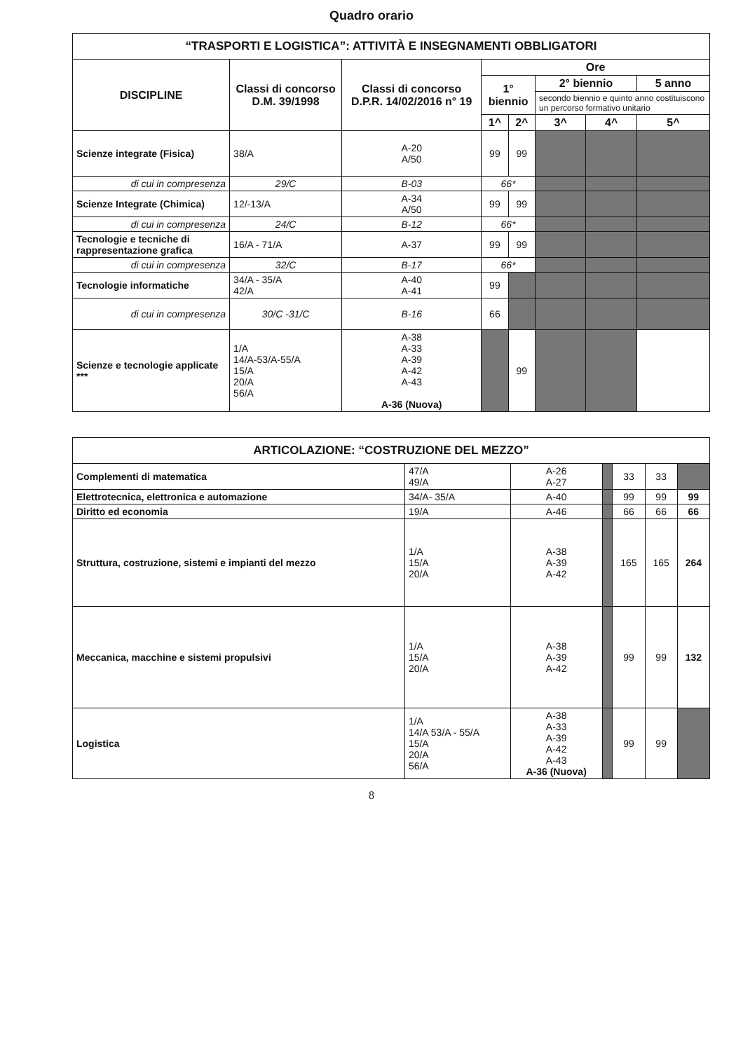Quadro orario
| “TRASPORTI E LOGISTICA”: ATTIVITÀ E INSEGNAMENTI OBBLIGATORI | | | | | | | |
| DISCIPLINE | Classi di concorso D.M. 39/1998 | Classi di concorso D.P.R. 14/02/2016 n° 19 | Ore | | | | |
| | | | 1° biennio | | 2° biennio | | 5 anno |
| | | | | | secondo biennio e quinto anno costituiscono un percorso formativo unitario | | |
| | | | 1^ | 2^ | 3^ | 4^ | 5^ |
| Scienze integrate (Fisica) | 38/A | A-20 A/50 | 99 | 99 | | | |
| di cui in compresenza | 29/C | B-03 | 66* | | | | |
| Scienze Integrate (Chimica) | 12/-13/A | A-34 A/50 | 99 | 99 | | | |
| di cui in compresenza | 24/C | B-12 | 66* | | | | |
| Tecnologie e tecniche di rappresentazione grafica | 16/A - 71/A | A-37 | 99 | 99 | | | |
| di cui in compresenza | 32/C | B-17 | 66* | | | | |
| Tecnologie informatiche | 34/A - 35/A 42/A | A-40 A-41 | 99 | | | | |
| di cui in compresenza | 30/C -31/C | B-16 | 66 | | | | |
| Scienze e tecnologie applicate *** | 1/A 14/A-53/A-55/A 15/A 20/A 56/A | A-38 A-33 A-39 A-42 A-43 A-36 (Nuova) | | 99 | | | |
| ARTICOLAZIONE: “COSTRUZIONE DEL MEZZO” | | | | | | |
| Complementi di matematica | 47/A 49/A | A-26 A-27 | | 33 | 33 | |
| Elettrotecnica, elettronica e automazione | 34/A- 35/A | A-40 | | 99 | 99 | 99 |
| Diritto ed economia | 19/A | A-46 | | 66 | 66 | 66 |
| Struttura, costruzione, sistemi e impianti del mezzo | 1/A 15/A 20/A | A-38 A-39 A-42 | | 165 | 165 | 264 |
| Meccanica, macchine e sistemi propulsivi | 1/A 15/A 20/A | A-38 A-39 A-42 | | 99 | 99 | 132 |
| Logistica | 1/A 14/A 53/A - 55/A 15/A 20/A 56/A | A-38 A-33 A-39 A-42 A-43 A-36 (Nuova) | | 99 | 99 | |
8